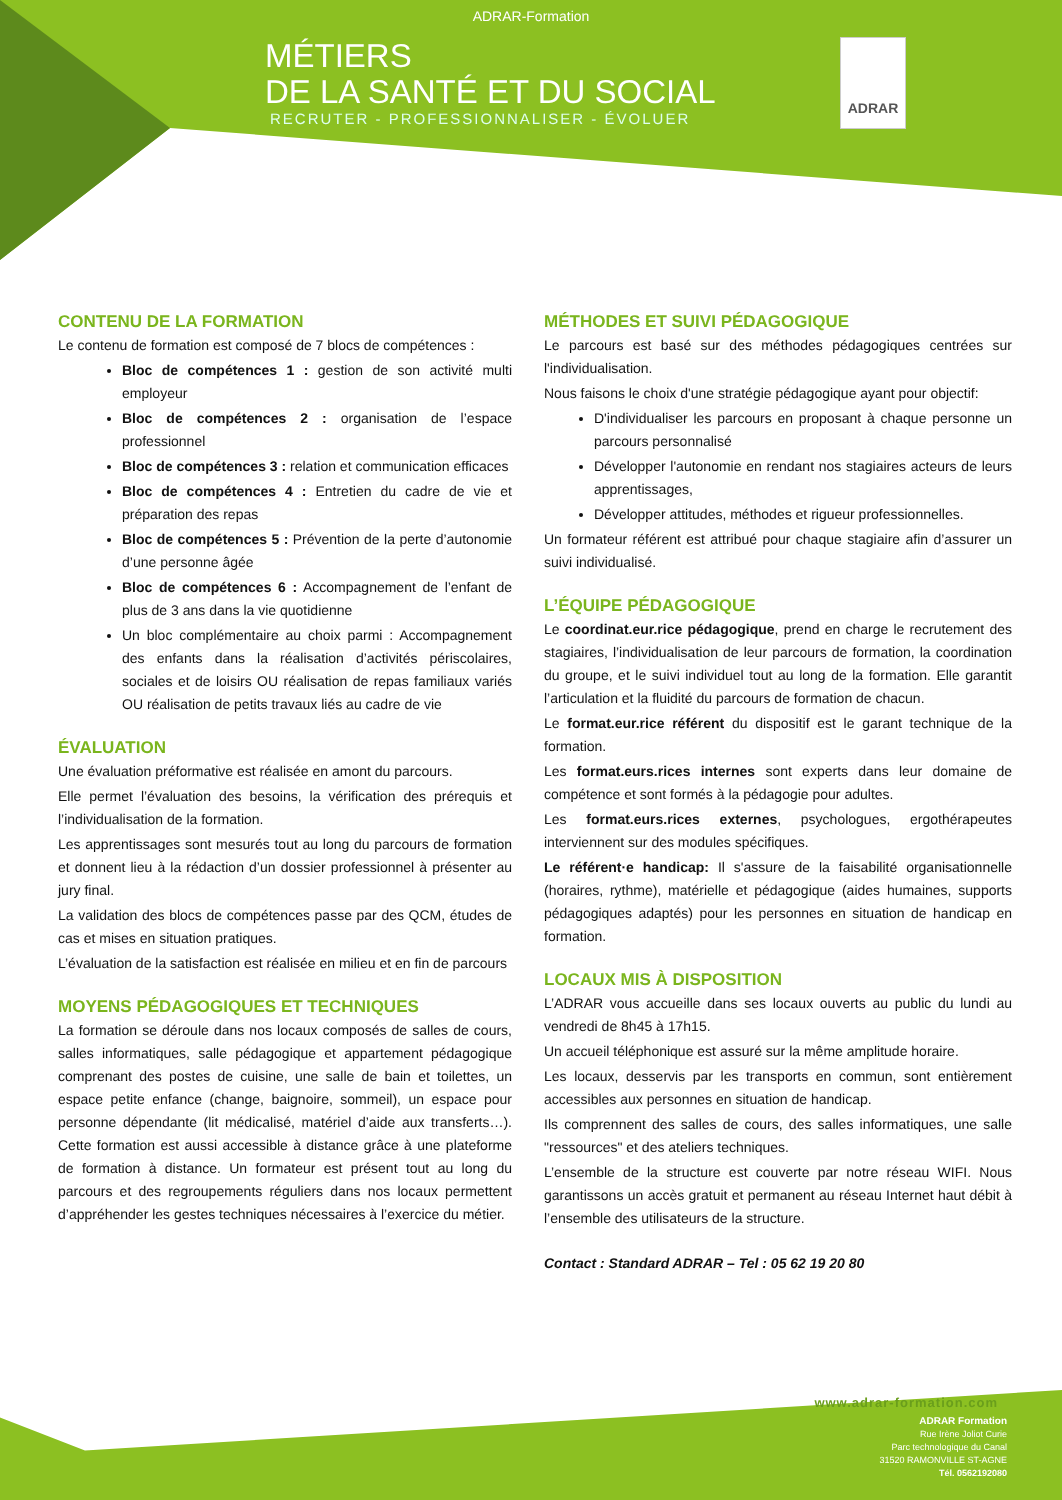ADRAR-Formation
MÉTIERS
DE LA SANTÉ ET DU SOCIAL
RECRUTER - PROFESSIONNALISER - ÉVOLUER
ADRAR
CONTENU DE LA FORMATION
Le contenu de formation est composé de 7 blocs de compétences :
Bloc de compétences 1 : gestion de son activité multi employeur
Bloc de compétences 2 : organisation de l’espace professionnel
Bloc de compétences 3 : relation et communication efficaces
Bloc de compétences 4 : Entretien du cadre de vie et préparation des repas
Bloc de compétences 5 : Prévention de la perte d’autonomie d’une personne âgée
Bloc de compétences 6 : Accompagnement de l’enfant de plus de 3 ans dans la vie quotidienne
Un bloc complémentaire au choix parmi : Accompagnement des enfants dans la réalisation d’activités périscolaires, sociales et de loisirs OU réalisation de repas familiaux variés OU réalisation de petits travaux liés au cadre de vie
ÉVALUATION
Une évaluation préformative est réalisée en amont du parcours.
Elle permet l’évaluation des besoins, la vérification des prérequis et l’individualisation de la formation.
Les apprentissages sont mesurés tout au long du parcours de formation et donnent lieu à la rédaction d’un dossier professionnel à présenter au jury final.
La validation des blocs de compétences passe par des QCM, études de cas et mises en situation pratiques.
L’évaluation de la satisfaction est réalisée en milieu et en fin de parcours
MOYENS PÉDAGOGIQUES ET TECHNIQUES
La formation se déroule dans nos locaux composés de salles de cours, salles informatiques, salle pédagogique et appartement pédagogique comprenant des postes de cuisine, une salle de bain et toilettes, un espace petite enfance (change, baignoire, sommeil), un espace pour personne dépendante (lit médicalisé, matériel d’aide aux transferts…). Cette formation est aussi accessible à distance grâce à une plateforme de formation à distance. Un formateur est présent tout au long du parcours et des regroupements réguliers dans nos locaux permettent d’appréhender les gestes techniques nécessaires à l’exercice du métier.
MÉTHODES ET SUIVI PÉDAGOGIQUE
Le parcours est basé sur des méthodes pédagogiques centrées sur l'individualisation.
Nous faisons le choix d'une stratégie pédagogique ayant pour objectif:
D'individualiser les parcours en proposant à chaque personne un parcours personnalisé
Développer l'autonomie en rendant nos stagiaires acteurs de leurs apprentissages,
Développer attitudes, méthodes et rigueur professionnelles.
Un formateur référent est attribué pour chaque stagiaire afin d’assurer un suivi individualisé.
L’ÉQUIPE PÉDAGOGIQUE
Le coordinat.eur.rice pédagogique, prend en charge le recrutement des stagiaires, l’individualisation de leur parcours de formation, la coordination du groupe, et le suivi individuel tout au long de la formation. Elle garantit l’articulation et la fluidité du parcours de formation de chacun.
Le format.eur.rice référent du dispositif est le garant technique de la formation.
Les format.eurs.rices internes sont experts dans leur domaine de compétence et sont formés à la pédagogie pour adultes.
Les format.eurs.rices externes, psychologues, ergothérapeutes interviennent sur des modules spécifiques.
Le référent·e handicap: Il s'assure de la faisabilité organisationnelle (horaires, rythme), matérielle et pédagogique (aides humaines, supports pédagogiques adaptés) pour les personnes en situation de handicap en formation.
LOCAUX MIS À DISPOSITION
L’ADRAR vous accueille dans ses locaux ouverts au public du lundi au vendredi de 8h45 à 17h15.
Un accueil téléphonique est assuré sur la même amplitude horaire.
Les locaux, desservis par les transports en commun, sont entièrement accessibles aux personnes en situation de handicap.
Ils comprennent des salles de cours, des salles informatiques, une salle "ressources" et des ateliers techniques.
L’ensemble de la structure est couverte par notre réseau WIFI. Nous garantissons un accès gratuit et permanent au réseau Internet haut débit à l’ensemble des utilisateurs de la structure.
Contact : Standard ADRAR – Tel : 05 62 19 20 80
www.adrar-formation.com
ADRAR Formation
Rue Irène Joliot Curie
Parc technologique du Canal
31520 RAMONVILLE ST-AGNE
Tél. 0562192080